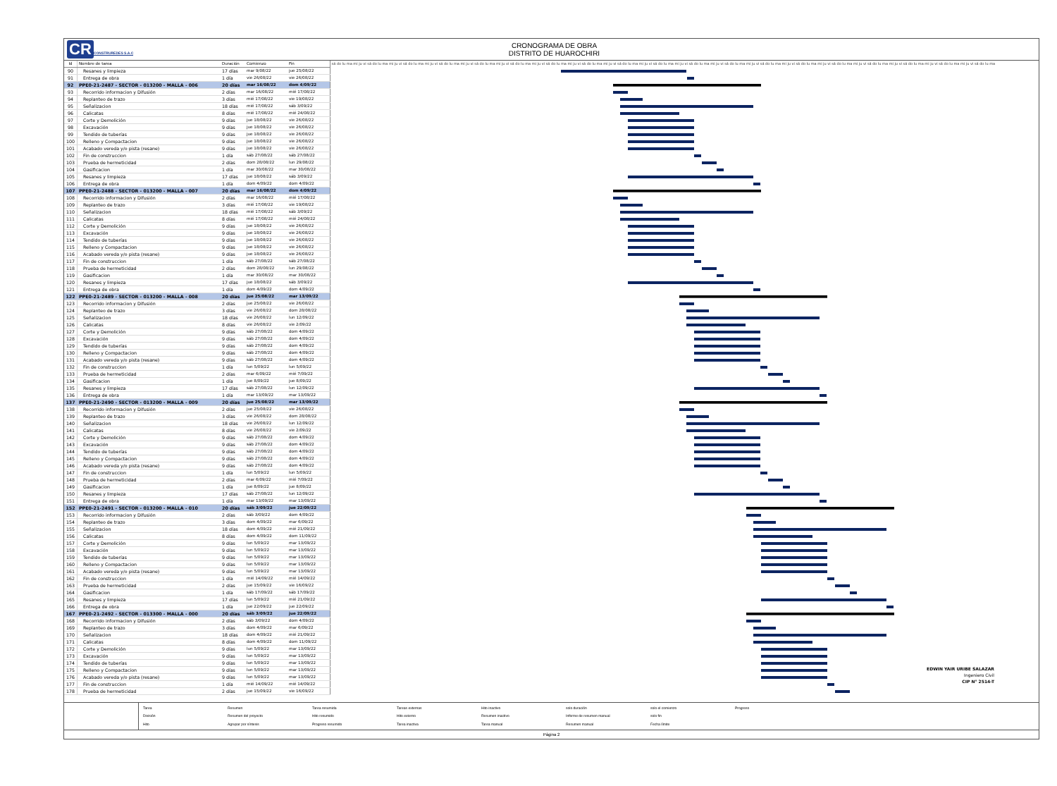CR CONSTRUREDES S.A.C
CRONOGRAMA DE OBRA
DISTRITO DE HUAROCHIRI
| Id | Nombre de tarea | Duración | Comienzo | Fin | sá do lu ma mi ju vi sá do lu ma mi ju vi sá do lu ma mi ju vi sá do lu ma mi ju vi sá do lu ma mi ju vi sá do lu ma mi ju vi sá do lu ma mi ju vi sá do lu ma mi ju vi sá do lu ma mi ju vi sá do lu ma mi ju vi sá do lu ma mi ju vi sá do lu ma mi ju vi sá do lu ma mi ju vi sá do lu ma mi ju vi sá do lu ma mi ju vi sá do lu ma mi ju vi sá do lu ma mi ju vi sá do lu ma mi ju vi sá do lu ma |
| --- | --- | --- | --- | --- | --- |
| 90 | Resanes y limpieza | 17 días | mar 9/08/22 | jue 25/08/22 | |
| 91 | Entrega de obra | 1 día | vie 26/08/22 | vie 26/08/22 | |
| 92 | PPE0-21-2487 - SECTOR - 013200 - MALLA - 006 | 20 días | mar 16/08/22 | dom 4/09/22 | |
| 93 | Recorrido informacion y Difusión | 2 días | mar 16/08/22 | mié 17/08/22 | |
| 94 | Replanteo de trazo | 3 días | mié 17/08/22 | vie 19/08/22 | |
| 95 | Señalizacion | 18 días | mié 17/08/22 | sáb 3/09/22 | |
| 96 | Calicatas | 8 días | mié 17/08/22 | mié 24/08/22 | |
| 97 | Corte y Demolición | 9 días | jue 18/08/22 | vie 26/08/22 | |
| 98 | Excavación | 9 días | jue 18/08/22 | vie 26/08/22 | |
| 99 | Tendido de tuberías | 9 días | jue 18/08/22 | vie 26/08/22 | |
| 100 | Relleno y Compactacion | 9 días | jue 18/08/22 | vie 26/08/22 | |
| 101 | Acabado vereda y/o pista (resane) | 9 días | jue 18/08/22 | vie 26/08/22 | |
| 102 | Fin de construccion | 1 día | sáb 27/08/22 | sáb 27/08/22 | |
| 103 | Prueba de hermeticidad | 2 días | dom 28/08/22 | lun 29/08/22 | |
| 104 | Gasificacion | 1 día | mar 30/08/22 | mar 30/08/22 | |
| 105 | Resanes y limpieza | 17 días | jue 18/08/22 | sáb 3/09/22 | |
| 106 | Entrega de obra | 1 día | dom 4/09/22 | dom 4/09/22 | |
| 107 | PPE0-21-2488 - SECTOR - 013200 - MALLA - 007 | 20 días | mar 16/08/22 | dom 4/09/22 | |
| 108 | Recorrido informacion y Difusión | 2 días | mar 16/08/22 | mié 17/08/22 | |
| 109 | Replanteo de trazo | 3 días | mié 17/08/22 | vie 19/08/22 | |
| 110 | Señalizacion | 18 días | mié 17/08/22 | sáb 3/09/22 | |
| 111 | Calicatas | 8 días | mié 17/08/22 | mié 24/08/22 | |
| 112 | Corte y Demolición | 9 días | jue 18/08/22 | vie 26/08/22 | |
| 113 | Excavación | 9 días | jue 18/08/22 | vie 26/08/22 | |
| 114 | Tendido de tuberías | 9 días | jue 18/08/22 | vie 26/08/22 | |
| 115 | Relleno y Compactacion | 9 días | jue 18/08/22 | vie 26/08/22 | |
| 116 | Acabado vereda y/o pista (resane) | 9 días | jue 18/08/22 | vie 26/08/22 | |
| 117 | Fin de construccion | 1 día | sáb 27/08/22 | sáb 27/08/22 | |
| 118 | Prueba de hermeticidad | 2 días | dom 28/08/22 | lun 29/08/22 | |
| 119 | Gasificacion | 1 día | mar 30/08/22 | mar 30/08/22 | |
| 120 | Resanes y limpieza | 17 días | jue 18/08/22 | sáb 3/09/22 | |
| 121 | Entrega de obra | 1 día | dom 4/09/22 | dom 4/09/22 | |
| 122 | PPE0-21-2489 - SECTOR - 013200 - MALLA - 008 | 20 días | jue 25/08/22 | mar 13/09/22 | |
| 123 | Recorrido informacion y Difusión | 2 días | jue 25/08/22 | vie 26/08/22 | |
| 124 | Replanteo de trazo | 3 días | vie 26/08/22 | dom 28/08/22 | |
| 125 | Señalizacion | 18 días | vie 26/08/22 | lun 12/09/22 | |
| 126 | Calicatas | 8 días | vie 26/08/22 | vie 2/09/22 | |
| 127 | Corte y Demolición | 9 días | sáb 27/08/22 | dom 4/09/22 | |
| 128 | Excavación | 9 días | sáb 27/08/22 | dom 4/09/22 | |
| 129 | Tendido de tuberías | 9 días | sáb 27/08/22 | dom 4/09/22 | |
| 130 | Relleno y Compactacion | 9 días | sáb 27/08/22 | dom 4/09/22 | |
| 131 | Acabado vereda y/o pista (resane) | 9 días | sáb 27/08/22 | dom 4/09/22 | |
| 132 | Fin de construccion | 1 día | lun 5/09/22 | lun 5/09/22 | |
| 133 | Prueba de hermeticidad | 2 días | mar 6/09/22 | mié 7/09/22 | |
| 134 | Gasificacion | 1 día | jue 8/09/22 | jue 8/09/22 | |
| 135 | Resanes y limpieza | 17 días | sáb 27/08/22 | lun 12/09/22 | |
| 136 | Entrega de obra | 1 día | mar 13/09/22 | mar 13/09/22 | |
| 137 | PPE0-21-2490 - SECTOR - 013200 - MALLA - 009 | 20 días | jue 25/08/22 | mar 13/09/22 | |
| 138 | Recorrido informacion y Difusión | 2 días | jue 25/08/22 | vie 26/08/22 | |
| 139 | Replanteo de trazo | 3 días | vie 26/08/22 | dom 28/08/22 | |
| 140 | Señalizacion | 18 días | vie 26/08/22 | lun 12/09/22 | |
| 141 | Calicatas | 8 días | vie 26/08/22 | vie 2/09/22 | |
| 142 | Corte y Demolición | 9 días | sáb 27/08/22 | dom 4/09/22 | |
| 143 | Excavación | 9 días | sáb 27/08/22 | dom 4/09/22 | |
| 144 | Tendido de tuberías | 9 días | sáb 27/08/22 | dom 4/09/22 | |
| 145 | Relleno y Compactacion | 9 días | sáb 27/08/22 | dom 4/09/22 | |
| 146 | Acabado vereda y/o pista (resane) | 9 días | sáb 27/08/22 | dom 4/09/22 | |
| 147 | Fin de construccion | 1 día | lun 5/09/22 | lun 5/09/22 | |
| 148 | Prueba de hermeticidad | 2 días | mar 6/09/22 | mié 7/09/22 | |
| 149 | Gasificacion | 1 día | jue 8/09/22 | jue 8/09/22 | |
| 150 | Resanes y limpieza | 17 días | sáb 27/08/22 | lun 12/09/22 | |
| 151 | Entrega de obra | 1 día | mar 13/09/22 | mar 13/09/22 | |
| 152 | PPE0-21-2491 - SECTOR - 013200 - MALLA - 010 | 20 días | sáb 3/09/22 | jue 22/09/22 | |
| 153 | Recorrido informacion y Difusión | 2 días | sáb 3/09/22 | dom 4/09/22 | |
| 154 | Replanteo de trazo | 3 días | dom 4/09/22 | mar 6/09/22 | |
| 155 | Señalizacion | 18 días | dom 4/09/22 | mié 21/09/22 | |
| 156 | Calicatas | 8 días | dom 4/09/22 | dom 11/09/22 | |
| 157 | Corte y Demolición | 9 días | lun 5/09/22 | mar 13/09/22 | |
| 158 | Excavación | 9 días | lun 5/09/22 | mar 13/09/22 | |
| 159 | Tendido de tuberías | 9 días | lun 5/09/22 | mar 13/09/22 | |
| 160 | Relleno y Compactacion | 9 días | lun 5/09/22 | mar 13/09/22 | |
| 161 | Acabado vereda y/o pista (resane) | 9 días | lun 5/09/22 | mar 13/09/22 | |
| 162 | Fin de construccion | 1 día | mié 14/09/22 | mié 14/09/22 | |
| 163 | Prueba de hermeticidad | 2 días | jue 15/09/22 | vie 16/09/22 | |
| 164 | Gasificacion | 1 día | sáb 17/09/22 | sáb 17/09/22 | |
| 165 | Resanes y limpieza | 17 días | lun 5/09/22 | mié 21/09/22 | |
| 166 | Entrega de obra | 1 día | jue 22/09/22 | jue 22/09/22 | |
| 167 | PPE0-21-2492 - SECTOR - 013300 - MALLA - 000 | 20 días | sáb 3/09/22 | jue 22/09/22 | |
| 168 | Recorrido informacion y Difusión | 2 días | sáb 3/09/22 | dom 4/09/22 | |
| 169 | Replanteo de trazo | 3 días | dom 4/09/22 | mar 6/09/22 | |
| 170 | Señalizacion | 18 días | dom 4/09/22 | mié 21/09/22 | |
| 171 | Calicatas | 8 días | dom 4/09/22 | dom 11/09/22 | |
| 172 | Corte y Demolición | 9 días | lun 5/09/22 | mar 13/09/22 | |
| 173 | Excavación | 9 días | lun 5/09/22 | mar 13/09/22 | |
| 174 | Tendido de tuberías | 9 días | lun 5/09/22 | mar 13/09/22 | |
| 175 | Relleno y Compactacion | 9 días | lun 5/09/22 | mar 13/09/22 | EDWIN YAIR URIBE SALAZAR |
| 176 | Acabado vereda y/o pista (resane) | 9 días | lun 5/09/22 | mar 13/09/22 | Ingeniero Civil |
| 177 | Fin de construccion | 1 día | mié 14/09/22 | mié 14/09/22 | CIP N° 2514-T |
| 178 | Prueba de hermeticidad | 2 días | jue 15/09/22 | vie 16/09/22 | |
Tarea Resumen Tarea resumida Tareas externas Hito inactivo solo duración solo el comienzo Progreso División Resumen del proyecto Hito resumido Hito externo Resumen inactivo Informe de resumen manual solo fin Hito Agrupar por síntesis Progreso resumido Tarea inactiva Tarea manual Resumen manual Fecha límite
Página 2